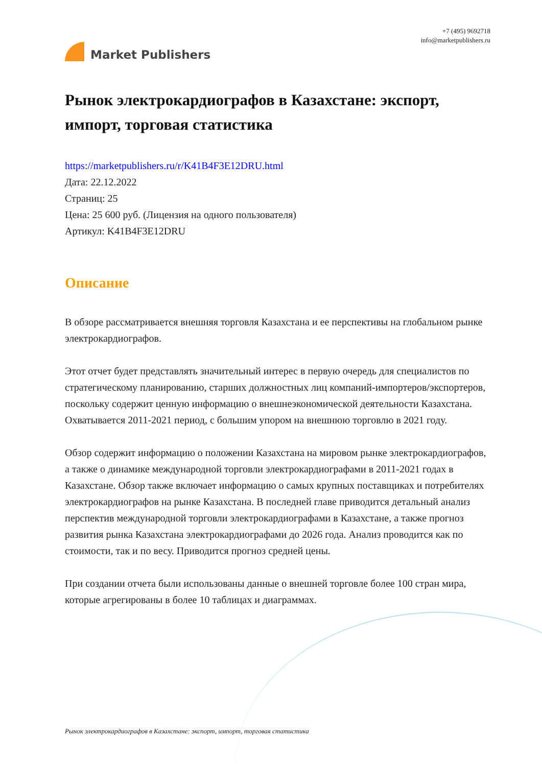Market Publishers
+7 (495) 9692718
info@marketpublishers.ru
Рынок электрокардиографов в Казахстане: экспорт, импорт, торговая статистика
https://marketpublishers.ru/r/K41B4F3E12DRU.html
Дата: 22.12.2022
Страниц: 25
Цена: 25 600 руб. (Лицензия на одного пользователя)
Артикул: K41B4F3E12DRU
Описание
В обзоре рассматривается внешняя торговля Казахстана и ее перспективы на глобальном рынке электрокардиографов.
Этот отчет будет представлять значительный интерес в первую очередь для специалистов по стратегическому планированию, старших должностных лиц компаний-импортеров/экспортеров, поскольку содержит ценную информацию о внешнеэкономической деятельности Казахстана. Охватывается 2011-2021 период, с большим упором на внешнюю торговлю в 2021 году.
Обзор содержит информацию о положении Казахстана на мировом рынке электрокардиографов, а также о динамике международной торговли электрокардиографами в 2011-2021 годах в Казахстане. Обзор также включает информацию о самых крупных поставщиках и потребителях электрокардиографов на рынке Казахстана. В последней главе приводится детальный анализ перспектив международной торговли электрокардиографами в Казахстане, а также прогноз развития рынка Казахстана электрокардиографами до 2026 года. Анализ проводится как по стоимости, так и по весу. Приводится прогноз средней цены.
При создании отчета были использованы данные о внешней торговле более 100 стран мира, которые агрегированы в более 10 таблицах и диаграммах.
Рынок электрокардиографов в Казахстане: экспорт, импорт, торговая статистика